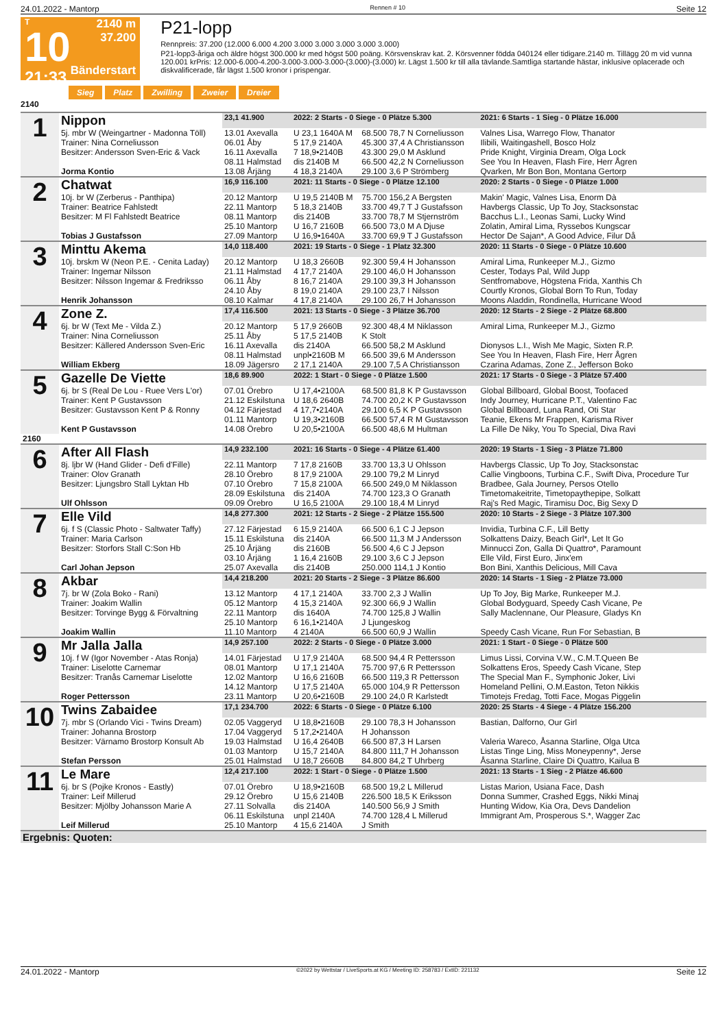24.01.2022 - Mantorp Rennen # 10 Seite 12
T
10
21:33
2140 m
37.200
Bänderstart
P21-lopp
Rennpreis: 37.200 (12.000 6.000 4.200 3.000 3.000 3.000 3.000 3.000)
P21-lopp3-åriga och äldre högst 300.000 kr med högst 500 poäng. Körsvenskrav kat. 2. Körsvenner födda 040124 eller tidigare.2140 m. Tillägg 20 m vid vunna 120.001 krPris: 12.000-6.000-4.200-3.000-3.000-3.000-(3.000)-(3.000) kr. Lägst 1.500 kr till alla tävlande.Samtliga startande hästar, inklusive oplacerade och diskvalificerade, får lägst 1.500 kronor i prispengar.
Sieg Platz Zwilling Zweier Dreier
2140
| 1 | Nippon | 23,1 41.900 | 2022: 2 Starts - 0 Siege - 0 Plätze 5.300 | | 2021: 6 Starts - 1 Sieg - 0 Plätze 16.000 |
| | 5j. mbr W (Weingartner - Madonna Töll) | 13.01 Axevalla | U 23,1 1640A M | 68.500 78,7 N Corneliusson | Valnes Lisa, Warrego Flow, Thanator |
| | Trainer: Nina Corneliusson | 06.01 Åby | 5 17,9 2140A | 45.300 37,4 A Christiansson | Ilibili, Waitingashell, Bosco Holz |
| | Besitzer: Andersson Sven-Eric & Vack | 16.11 Axevalla | 7 18,9•2140B | 43.300 29,0 M Asklund | Pride Knight, Virginia Dream, Olga Lock |
| | | 08.11 Halmstad | dis 2140B M | 66.500 42,2 N Corneliusson | See You In Heaven, Flash Fire, Herr Ågren |
| | Jorma Kontio | 13.08 Årjäng | 4 18,3 2140A | 29.100 3,6 P Strömberg | Qvarken, Mr Bon Bon, Montana Gertorp |
| 2 | Chatwat | 16,9 116.100 | 2021: 11 Starts - 0 Siege - 0 Plätze 12.100 | | 2020: 2 Starts - 0 Siege - 0 Plätze 1.000 |
| | 10j. br W (Zerberus - Panthipa) | 20.12 Mantorp | U 19,5 2140B M | 75.700 156,2 A Bergsten | Makin' Magic, Valnes Lisa, Enorm Dà |
| | Trainer: Beatrice Fahlstedt | 22.11 Mantorp | 5 18,3 2140B | 33.700 49,7 T J Gustafsson | Havbergs Classic, Up To Joy, Stacksonstac |
| | Besitzer: M Fl Fahlstedt Beatrice | 08.11 Mantorp | dis 2140B | 33.700 78,7 M Stjernström | Bacchus L.I., Leonas Sami, Lucky Wind |
| | | 25.10 Mantorp | U 16,7 2160B | 66.500 73,0 M A Djuse | Zolatin, Amiral Lima, Ryssebos Kungscar |
| | Tobias J Gustafsson | 27.09 Mantorp | U 16,9•1640A | 33.700 69,9 T J Gustafsson | Hector De Sajan*, A Good Advice, Filur Då |
| 3 | Minttu Akema | 14,0 118.400 | 2021: 19 Starts - 0 Siege - 1 Platz 32.300 | | 2020: 11 Starts - 0 Siege - 0 Plätze 10.600 |
| | 10j. brskm W (Neon P.E. - Cenita Laday) | 20.12 Mantorp | U 18,3 2660B | 92.300 59,4 H Johansson | Amiral Lima, Runkeeper M.J., Gizmo |
| | Trainer: Ingemar Nilsson | 21.11 Halmstad | 4 17,7 2140A | 29.100 46,0 H Johansson | Cester, Todays Pal, Wild Jupp |
| | Besitzer: Nilsson Ingemar & Fredriksso | 06.11 Åby | 8 16,7 2140A | 29.100 39,3 H Johansson | Sentfromabove, Högstena Frida, Xanthis Ch |
| | | 24.10 Åby | 8 19,0 2140A | 29.100 23,7 I Nilsson | Courtly Kronos, Global Born To Run, Today |
| | Henrik Johansson | 08.10 Kalmar | 4 17,8 2140A | 29.100 26,7 H Johansson | Moons Aladdin, Rondinella, Hurricane Wood |
| 4 | Zone Z. | 17,4 116.500 | 2021: 13 Starts - 0 Siege - 3 Plätze 36.700 | | 2020: 12 Starts - 2 Siege - 2 Plätze 68.800 |
| | 6j. br W (Text Me - Vilda Z.) | 20.12 Mantorp | 5 17,9 2660B | 92.300 48,4 M Niklasson | Amiral Lima, Runkeeper M.J., Gizmo |
| | Trainer: Nina Corneliusson | 25.11 Åby | 5 17,5 2140B | K Stolt | |
| | Besitzer: Källered Andersson Sven-Eric | 16.11 Axevalla | dis 2140A | 66.500 58,2 M Asklund | Dionysos L.I., Wish Me Magic, Sixten R.P. |
| | | 08.11 Halmstad | unpl•2160B M | 66.500 39,6 M Andersson | See You In Heaven, Flash Fire, Herr Ågren |
| | William Ekberg | 18.09 Jägersro | 2 17,1 2140A | 29.100 7,5 A Christiansson | Czarina Adamas, Zone Z., Jefferson Boko |
| 5 | Gazelle De Viette | 18,6 89.900 | 2022: 1 Start - 0 Siege - 0 Plätze 1.500 | | 2021: 17 Starts - 0 Siege - 3 Plätze 57.400 |
| | 6j. br S (Real De Lou - Ruee Vers L'or) | 07.01 Örebro | U 17,4•2100A | 68.500 81,8 K P Gustavsson | Global Billboard, Global Boost, Toofaced |
| | Trainer: Kent P Gustavsson | 21.12 Eskilstuna | U 18,6 2640B | 74.700 20,2 K P Gustavsson | Indy Journey, Hurricane P.T., Valentino Fac |
| | Besitzer: Gustavsson Kent P & Ronny | 04.12 Färjestad | 4 17,7•2140A | 29.100 6,5 K P Gustavsson | Global Billboard, Luna Rand, Oti Star |
| | | 01.11 Mantorp | U 19,3•2160B | 66.500 57,4 R M Gustavsson | Teanie, Ekens Mr Frappen, Karisma River |
| | Kent P Gustavsson | 14.08 Örebro | U 20,5•2100A | 66.500 48,6 M Hultman | La Fille De Niky, You To Special, Diva Ravi |
| 2160 | | | | | |
| 6 | After All Flash | 14,9 232.100 | 2021: 16 Starts - 0 Siege - 4 Plätze 61.400 | | 2020: 19 Starts - 1 Sieg - 3 Plätze 71.800 |
| | 8j. ljbr W (Hand Glider - Defi d'Fille) | 22.11 Mantorp | 7 17,8 2160B | 33.700 13,3 U Ohlsson | Havbergs Classic, Up To Joy, Stacksonstac |
| | Trainer: Olov Granath | 28.10 Örebro | 8 17,9 2100A | 29.100 79,2 M Linryd | Callie Vingboons, Turbina C.F., Swift Diva, Procedure Tur |
| | Besitzer: Ljungsbro Stall Lyktan Hb | 07.10 Örebro | 7 15,8 2100A | 66.500 249,0 M Niklasson | Bradbee, Gala Journey, Persos Otello |
| | | 28.09 Eskilstuna | dis 2140A | 74.700 123,3 O Granath | Timetomakeitrite, Timetopaythepipe, Solkatt |
| | Ulf Ohlsson | 09.09 Örebro | U 16,5 2100A | 29.100 18,4 M Linryd | Raj's Red Magic, Tiramisu Doc, Big Sexy D |
| 7 | Elle Vild | 14,8 277.300 | 2021: 12 Starts - 2 Siege - 2 Plätze 155.500 | | 2020: 10 Starts - 2 Siege - 3 Plätze 107.300 |
| | 6j. f S (Classic Photo - Saltwater Taffy) | 27.12 Färjestad | 6 15,9 2140A | 66.500 6,1 C J Jepson | Invidia, Turbina C.F., Lill Betty |
| | Trainer: Maria Carlson | 15.11 Eskilstuna | dis 2140A | 66.500 11,3 M J Andersson | Solkattens Daizy, Beach Girl*, Let It Go |
| | Besitzer: Storfors Stall C:Son Hb | 25.10 Årjäng | dis 2160B | 56.500 4,6 C J Jepson | Minnucci Zon, Galla Di Quattro*, Paramount |
| | | 03.10 Årjäng | 1 16,4 2160B | 29.100 3,6 C J Jepson | Elle Vild, First Euro, Jinx'em |
| | Carl Johan Jepson | 25.07 Axevalla | dis 2140B | 250.000 114,1 J Kontio | Bon Bini, Xanthis Delicious, Mill Cava |
| 8 | Akbar | 14,4 218.200 | 2021: 20 Starts - 2 Siege - 3 Plätze 86.600 | | 2020: 14 Starts - 1 Sieg - 2 Plätze 73.000 |
| | 7j. br W (Zola Boko - Rani) | 13.12 Mantorp | 4 17,1 2140A | 33.700 2,3 J Wallin | Up To Joy, Big Marke, Runkeeper M.J. |
| | Trainer: Joakim Wallin | 05.12 Mantorp | 4 15,3 2140A | 92.300 66,9 J Wallin | Global Bodyguard, Speedy Cash Vicane, Pe |
| | Besitzer: Torvinge Bygg & Förvaltning | 22.11 Mantorp | dis 1640A | 74.700 125,8 J Wallin | Sally Maclennane, Our Pleasure, Gladys Kn |
| | | 25.10 Mantorp | 6 16,1•2140A | J Ljungeskog | |
| | Joakim Wallin | 11.10 Mantorp | 4 2140A | 66.500 60,9 J Wallin | Speedy Cash Vicane, Run For Sebastian, B |
| 9 | Mr Jalla Jalla | 14,9 257.100 | 2022: 2 Starts - 0 Siege - 0 Plätze 3.000 | | 2021: 1 Start - 0 Siege - 0 Plätze 500 |
| | 10j. f W (Igor November - Atas Ronja) | 14.01 Färjestad | U 17,9 2140A | 68.500 94,4 R Pettersson | Limus Lissi, Corvina V.W., C.M.T.Queen Be |
| | Trainer: Liselotte Carnemar | 08.01 Mantorp | U 17,1 2140A | 75.700 97,6 R Pettersson | Solkattens Eros, Speedy Cash Vicane, Step |
| | Besitzer: Tranås Carnemar Liselotte | 12.02 Mantorp | U 16,6 2160B | 66.500 119,3 R Pettersson | The Special Man F., Symphonic Joker, Livi |
| | | 14.12 Mantorp | U 17,5 2140A | 65.000 104,9 R Pettersson | Homeland Pellini, O.M.Easton, Teton Nikkis |
| | Roger Pettersson | 23.11 Mantorp | U 20,6•2160B | 29.100 24,0 R Karlstedt | Timotejs Fredag, Totti Face, Mogas Piggelin |
| 10 | Twins Zabaidee | 17,1 234.700 | 2022: 6 Starts - 0 Siege - 0 Plätze 6.100 | | 2020: 25 Starts - 4 Siege - 4 Plätze 156.200 |
| | 7j. mbr S (Orlando Vici - Twins Dream) | 02.05 Vaggeryd | U 18,8•2160B | 29.100 78,3 H Johansson | Bastian, Dalforno, Our Girl |
| | Trainer: Johanna Brostorp | 17.04 Vaggeryd | 5 17,2•2140A | H Johansson | |
| | Besitzer: Värnamo Brostorp Konsult Ab | 19.03 Halmstad | U 16,4 2640B | 66.500 87,3 H Larsen | Valeria Wareco, Åsanna Starline, Olga Utca |
| | | 01.03 Mantorp | U 15,7 2140A | 84.800 111,7 H Johansson | Listas Tinge Ling, Miss Moneypenny*, Jerse |
| | Stefan Persson | 25.01 Halmstad | U 18,7 2660B | 84.800 84,2 T Uhrberg | Åsanna Starline, Claire Di Quattro, Kailua B |
| 11 | Le Mare | 12,4 217.100 | 2022: 1 Start - 0 Siege - 0 Plätze 1.500 | | 2021: 13 Starts - 1 Sieg - 2 Plätze 46.600 |
| | 6j. br S (Pojke Kronos - Eastly) | 07.01 Örebro | U 18,9•2160B | 68.500 19,2 L Millerud | Listas Marion, Usiana Face, Dash |
| | Trainer: Leif Millerud | 29.12 Örebro | U 15,6 2140B | 226.500 18,5 K Eriksson | Donna Summer, Crashed Eggs, Nikki Minaj |
| | Besitzer: Mjölby Johansson Marie A | 27.11 Solvalla | dis 2140A | 140.500 56,9 J Smith | Hunting Widow, Kia Ora, Devs Dandelion |
| | | 06.11 Eskilstuna | unpl 2140A | 74.700 128,4 L Millerud | Immigrant Am, Prosperous S.*, Wagger Zac |
| | Leif Millerud | 25.10 Mantorp | 4 15,6 2140A | J Smith | |
| Ergebnis: Quoten: | | | | | |
24.01.2022 - Mantorp ©2022 by Wettstar / LiveSports.at KG / Meeting ID: 258783 / ExtID: 221132 Seite 12